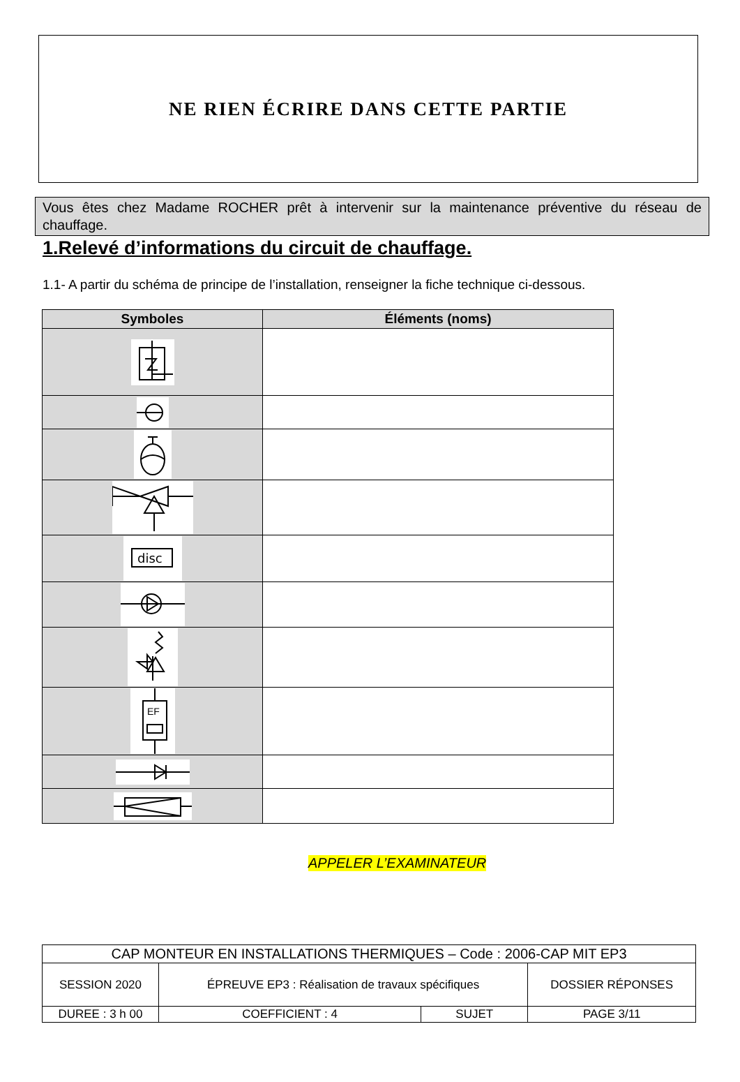NE RIEN ÉCRIRE DANS CETTE PARTIE
Vous êtes chez Madame ROCHER prêt à intervenir sur la maintenance préventive du réseau de chauffage.
1.Relevé d’informations du circuit de chauffage.
1.1- A partir du schéma de principe de l’installation, renseigner la fiche technique ci-dessous.
| Symboles | Éléments (noms) |
| --- | --- |
| disc | |
| EF | |
APPELER L’EXAMINATEUR
| CAP MONTEUR EN INSTALLATIONS THERMIQUES – Code : 2006-CAP MIT EP3 | | | |
| SESSION 2020 | ÉPREUVE EP3 : Réalisation de travaux spécifiques | | DOSSIER RÉPONSES |
| DUREE : 3 h 00 | COEFFICIENT : 4 | SUJET | PAGE 3/11 |